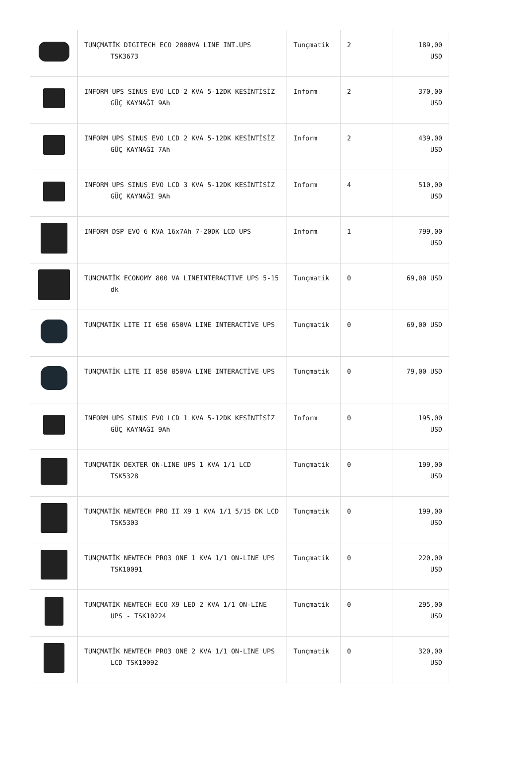| | TUNÇMATİK DIGITECH ECO 2000VA LINE INT.UPS TSK3673 | Tunçmatik | 2 | 189,00 USD |
| | INFORM UPS SINUS EVO LCD 2 KVA 5-12DK KESİNTİSİZ GÜÇ KAYNAĞI 9Ah | Inform | 2 | 370,00 USD |
| | INFORM UPS SINUS EVO LCD 2 KVA 5-12DK KESİNTİSİZ GÜÇ KAYNAĞI 7Ah | Inform | 2 | 439,00 USD |
| | INFORM UPS SINUS EVO LCD 3 KVA 5-12DK KESİNTİSİZ GÜÇ KAYNAĞI 9Ah | Inform | 4 | 510,00 USD |
| | INFORM DSP EVO 6 KVA 16x7Ah 7-20DK LCD UPS | Inform | 1 | 799,00 USD |
| | TUNCMATİK ECONOMY 800 VA LINEINTERACTIVE UPS 5-15 dk | Tunçmatik | 0 | 69,00 USD |
| | TUNÇMATİK LITE II 650 650VA LINE INTERACTİVE UPS | Tunçmatik | 0 | 69,00 USD |
| | TUNÇMATİK LITE II 850 850VA LINE INTERACTİVE UPS | Tunçmatik | 0 | 79,00 USD |
| | INFORM UPS SINUS EVO LCD 1 KVA 5-12DK KESİNTİSİZ GÜÇ KAYNAĞI 9Ah | Inform | 0 | 195,00 USD |
| | TUNÇMATİK DEXTER ON-LINE UPS 1 KVA 1/1 LCD TSK5328 | Tunçmatik | 0 | 199,00 USD |
| | TUNÇMATİK NEWTECH PRO II X9 1 KVA 1/1 5/15 DK LCD TSK5303 | Tunçmatik | 0 | 199,00 USD |
| | TUNÇMATİK NEWTECH PRO3 ONE 1 KVA 1/1 ON-LINE UPS TSK10091 | Tunçmatik | 0 | 220,00 USD |
| | TUNÇMATİK NEWTECH ECO X9 LED 2 KVA 1/1 ON-LINE UPS - TSK10224 | Tunçmatik | 0 | 295,00 USD |
| | TUNÇMATİK NEWTECH PRO3 ONE 2 KVA 1/1 ON-LINE UPS LCD TSK10092 | Tunçmatik | 0 | 320,00 USD |